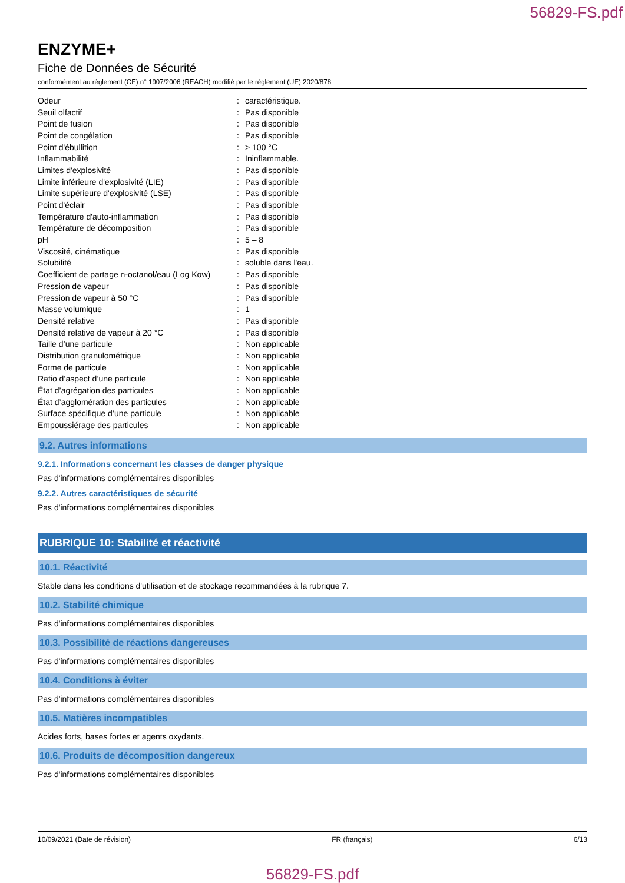56829-FS.pdf
ENZYME+
Fiche de Données de Sécurité
conformément au règlement (CE) n° 1907/2006 (REACH) modifié par le règlement (UE) 2020/878
| Odeur | : | caractéristique. |
| Seuil olfactif | : | Pas disponible |
| Point de fusion | : | Pas disponible |
| Point de congélation | : | Pas disponible |
| Point d'ébullition | : | > 100 °C |
| Inflammabilité | : | Ininflammable. |
| Limites d'explosivité | : | Pas disponible |
| Limite inférieure d'explosivité (LIE) | : | Pas disponible |
| Limite supérieure d'explosivité (LSE) | : | Pas disponible |
| Point d'éclair | : | Pas disponible |
| Température d'auto-inflammation | : | Pas disponible |
| Température de décomposition | : | Pas disponible |
| pH | : | 5 – 8 |
| Viscosité, cinématique | : | Pas disponible |
| Solubilité | : | soluble dans l'eau. |
| Coefficient de partage n-octanol/eau (Log Kow) | : | Pas disponible |
| Pression de vapeur | : | Pas disponible |
| Pression de vapeur à 50 °C | : | Pas disponible |
| Masse volumique | : | 1 |
| Densité relative | : | Pas disponible |
| Densité relative de vapeur à 20 °C | : | Pas disponible |
| Taille d’une particule | : | Non applicable |
| Distribution granulométrique | : | Non applicable |
| Forme de particule | : | Non applicable |
| Ratio d’aspect d’une particule | : | Non applicable |
| État d’agrégation des particules | : | Non applicable |
| État d’agglomération des particules | : | Non applicable |
| Surface spécifique d’une particule | : | Non applicable |
| Empoussiérage des particules | : | Non applicable |
9.2. Autres informations
9.2.1. Informations concernant les classes de danger physique
Pas d'informations complémentaires disponibles
9.2.2. Autres caractéristiques de sécurité
Pas d'informations complémentaires disponibles
RUBRIQUE 10: Stabilité et réactivité
10.1. Réactivité
Stable dans les conditions d'utilisation et de stockage recommandées à la rubrique 7.
10.2. Stabilité chimique
Pas d'informations complémentaires disponibles
10.3. Possibilité de réactions dangereuses
Pas d'informations complémentaires disponibles
10.4. Conditions à éviter
Pas d'informations complémentaires disponibles
10.5. Matières incompatibles
Acides forts, bases fortes et agents oxydants.
10.6. Produits de décomposition dangereux
Pas d'informations complémentaires disponibles
10/09/2021 (Date de révision) FR (français) 6/13
56829-FS.pdf